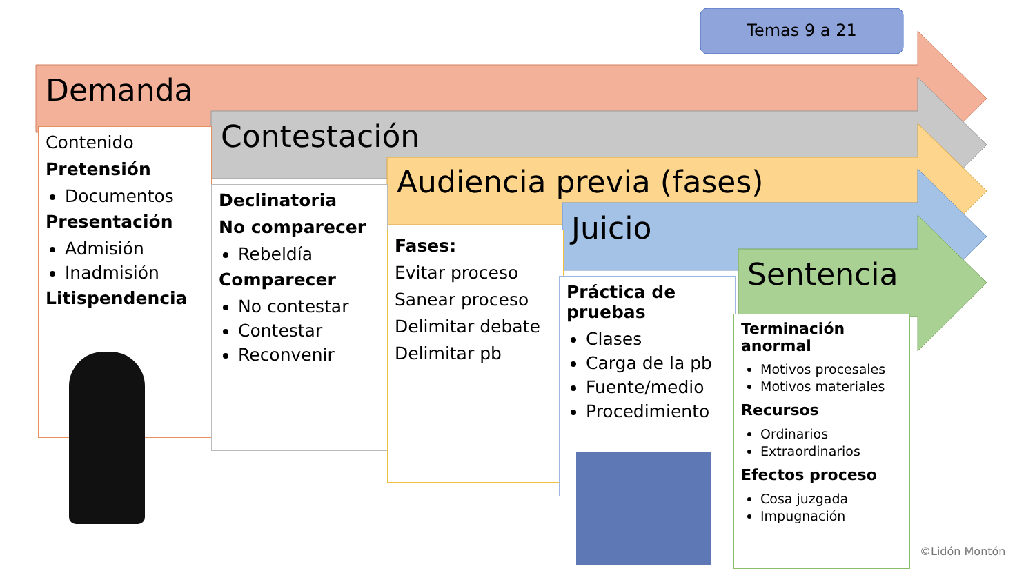Temas 9 a 21
Demanda
Contestación
Audiencia previa (fases)
Juicio
Sentencia
Contenido
Pretensión
Documentos
Presentación
Admisión
Inadmisión
Litispendencia
Declinatoria
No comparecer
Rebeldía
Comparecer
No contestar
Contestar
Reconvenir
Fases:
Evitar proceso
Sanear proceso
Delimitar debate
Delimitar pb
Práctica de pruebas
Clases
Carga de la pb
Fuente/medio
Procedimiento
Terminación anormal
Motivos procesales
Motivos materiales
Recursos
Ordinarios
Extraordinarios
Efectos proceso
Cosa juzgada
Impugnación
©Lidón Montón